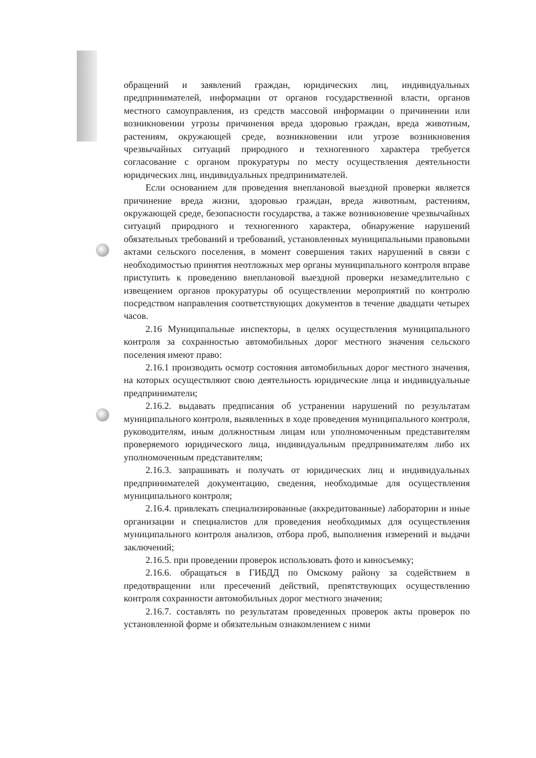обращений и заявлений граждан, юридических лиц, индивидуальных предпринимателей, информации от органов государственной власти, органов местного самоуправления, из средств массовой информации о причинении или возникновении угрозы причинения вреда здоровью граждан, вреда животным, растениям, окружающей среде, возникновении или угрозе возникновения чрезвычайных ситуаций природного и техногенного характера требуется согласование с органом прокуратуры по месту осуществления деятельности юридических лиц, индивидуальных предпринимателей.
Если основанием для проведения внеплановой выездной проверки является причинение вреда жизни, здоровью граждан, вреда животным, растениям, окружающей среде, безопасности государства, а также возникновение чрезвычайных ситуаций природного и техногенного характера, обнаружение нарушений обязательных требований и требований, установленных муниципальными правовыми актами сельского поселения, в момент совершения таких нарушений в связи с необходимостью принятия неотложных мер органы муниципального контроля вправе приступить к проведению внеплановой выездной проверки незамедлительно с извещением органов прокуратуры об осуществлении мероприятий по контролю посредством направления соответствующих документов в течение двадцати четырех часов.
2.16 Муниципальные инспекторы, в целях осуществления муниципального контроля за сохранностью автомобильных дорог местного значения сельского поселения имеют право:
2.16.1 производить осмотр состояния автомобильных дорог местного значения, на которых осуществляют свою деятельность юридические лица и индивидуальные предприниматели;
2.16.2. выдавать предписания об устранении нарушений по результатам муниципального контроля, выявленных в ходе проведения муниципального контроля, руководителям, иным должностным лицам или уполномоченным представителям проверяемого юридического лица, индивидуальным предпринимателям либо их уполномоченным представителям;
2.16.3. запрашивать и получать от юридических лиц и индивидуальных предпринимателей документацию, сведения, необходимые для осуществления муниципального контроля;
2.16.4. привлекать специализированные (аккредитованные) лаборатории и иные организации и специалистов для проведения необходимых для осуществления муниципального контроля анализов, отбора проб, выполнения измерений и выдачи заключений;
2.16.5. при проведении проверок использовать фото и киносъемку;
2.16.6. обращаться в ГИБДД по Омскому району за содействием в предотвращении или пресечений действий, препятствующих осуществлению контроля сохранности автомобильных дорог местного значения;
2.16.7. составлять по результатам проведенных проверок акты проверок по установленной форме и обязательным ознакомлением с ними